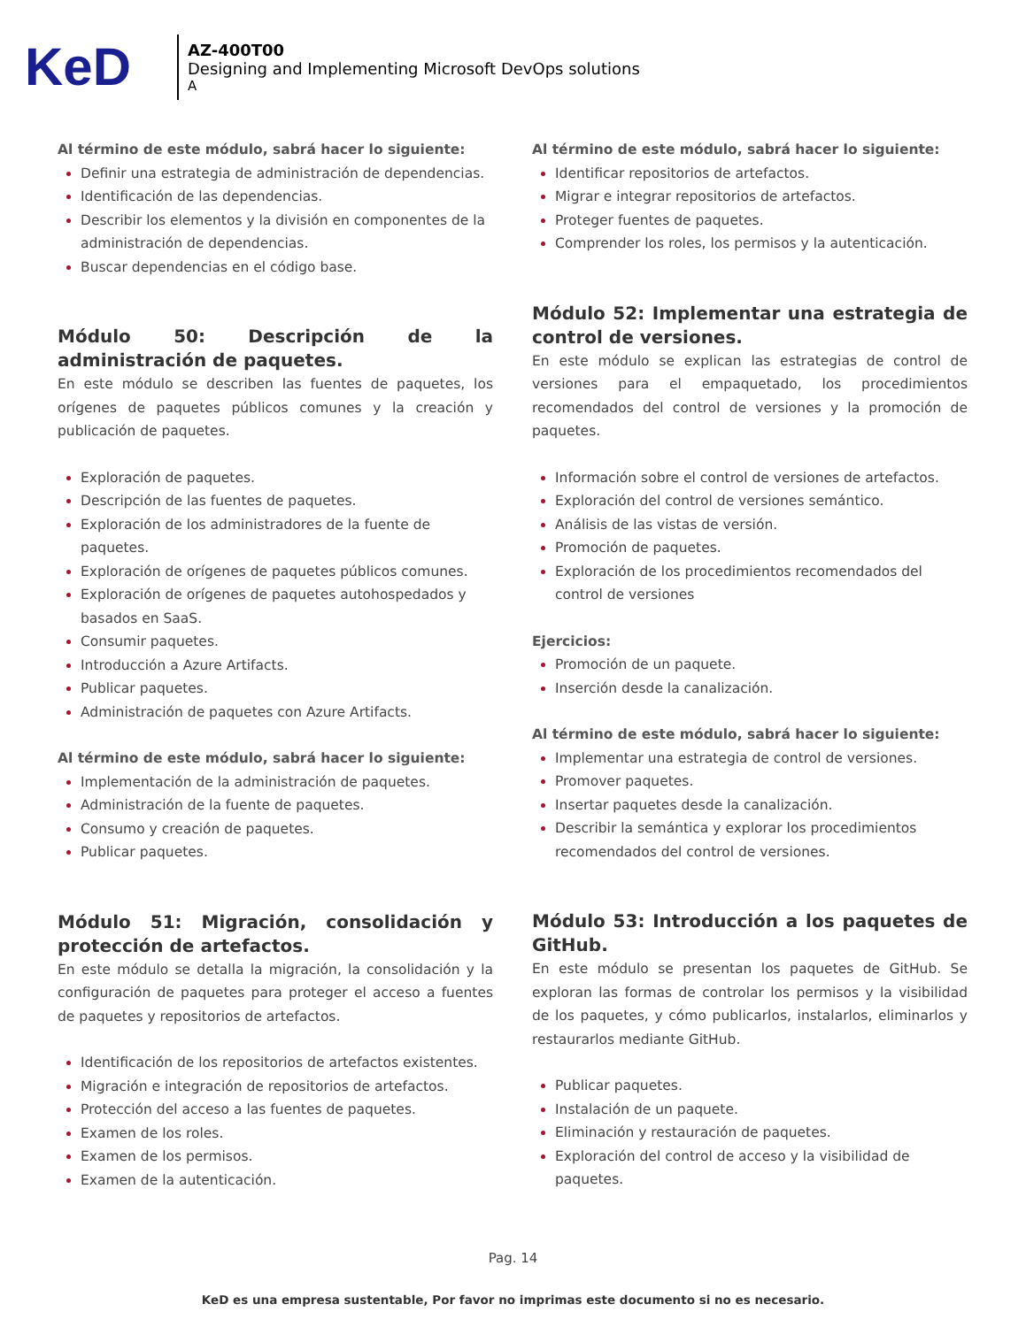KeD
AZ-400T00
Designing and Implementing Microsoft DevOps solutions
A
Al término de este módulo, sabrá hacer lo siguiente:
Definir una estrategia de administración de dependencias.
Identificación de las dependencias.
Describir los elementos y la división en componentes de la administración de dependencias.
Buscar dependencias en el código base.
Módulo 50: Descripción de la administración de paquetes.
En este módulo se describen las fuentes de paquetes, los orígenes de paquetes públicos comunes y la creación y publicación de paquetes.
Exploración de paquetes.
Descripción de las fuentes de paquetes.
Exploración de los administradores de la fuente de paquetes.
Exploración de orígenes de paquetes públicos comunes.
Exploración de orígenes de paquetes autohospedados y basados en SaaS.
Consumir paquetes.
Introducción a Azure Artifacts.
Publicar paquetes.
Administración de paquetes con Azure Artifacts.
Al término de este módulo, sabrá hacer lo siguiente:
Implementación de la administración de paquetes.
Administración de la fuente de paquetes.
Consumo y creación de paquetes.
Publicar paquetes.
Módulo 51: Migración, consolidación y protección de artefactos.
En este módulo se detalla la migración, la consolidación y la configuración de paquetes para proteger el acceso a fuentes de paquetes y repositorios de artefactos.
Identificación de los repositorios de artefactos existentes.
Migración e integración de repositorios de artefactos.
Protección del acceso a las fuentes de paquetes.
Examen de los roles.
Examen de los permisos.
Examen de la autenticación.
Al término de este módulo, sabrá hacer lo siguiente:
Identificar repositorios de artefactos.
Migrar e integrar repositorios de artefactos.
Proteger fuentes de paquetes.
Comprender los roles, los permisos y la autenticación.
Módulo 52: Implementar una estrategia de control de versiones.
En este módulo se explican las estrategias de control de versiones para el empaquetado, los procedimientos recomendados del control de versiones y la promoción de paquetes.
Información sobre el control de versiones de artefactos.
Exploración del control de versiones semántico.
Análisis de las vistas de versión.
Promoción de paquetes.
Exploración de los procedimientos recomendados del control de versiones
Ejercicios:
Promoción de un paquete.
Inserción desde la canalización.
Al término de este módulo, sabrá hacer lo siguiente:
Implementar una estrategia de control de versiones.
Promover paquetes.
Insertar paquetes desde la canalización.
Describir la semántica y explorar los procedimientos recomendados del control de versiones.
Módulo 53: Introducción a los paquetes de GitHub.
En este módulo se presentan los paquetes de GitHub. Se exploran las formas de controlar los permisos y la visibilidad de los paquetes, y cómo publicarlos, instalarlos, eliminarlos y restaurarlos mediante GitHub.
Publicar paquetes.
Instalación de un paquete.
Eliminación y restauración de paquetes.
Exploración del control de acceso y la visibilidad de paquetes.
Pag. 14
KeD es una empresa sustentable, Por favor no imprimas este documento si no es necesario.